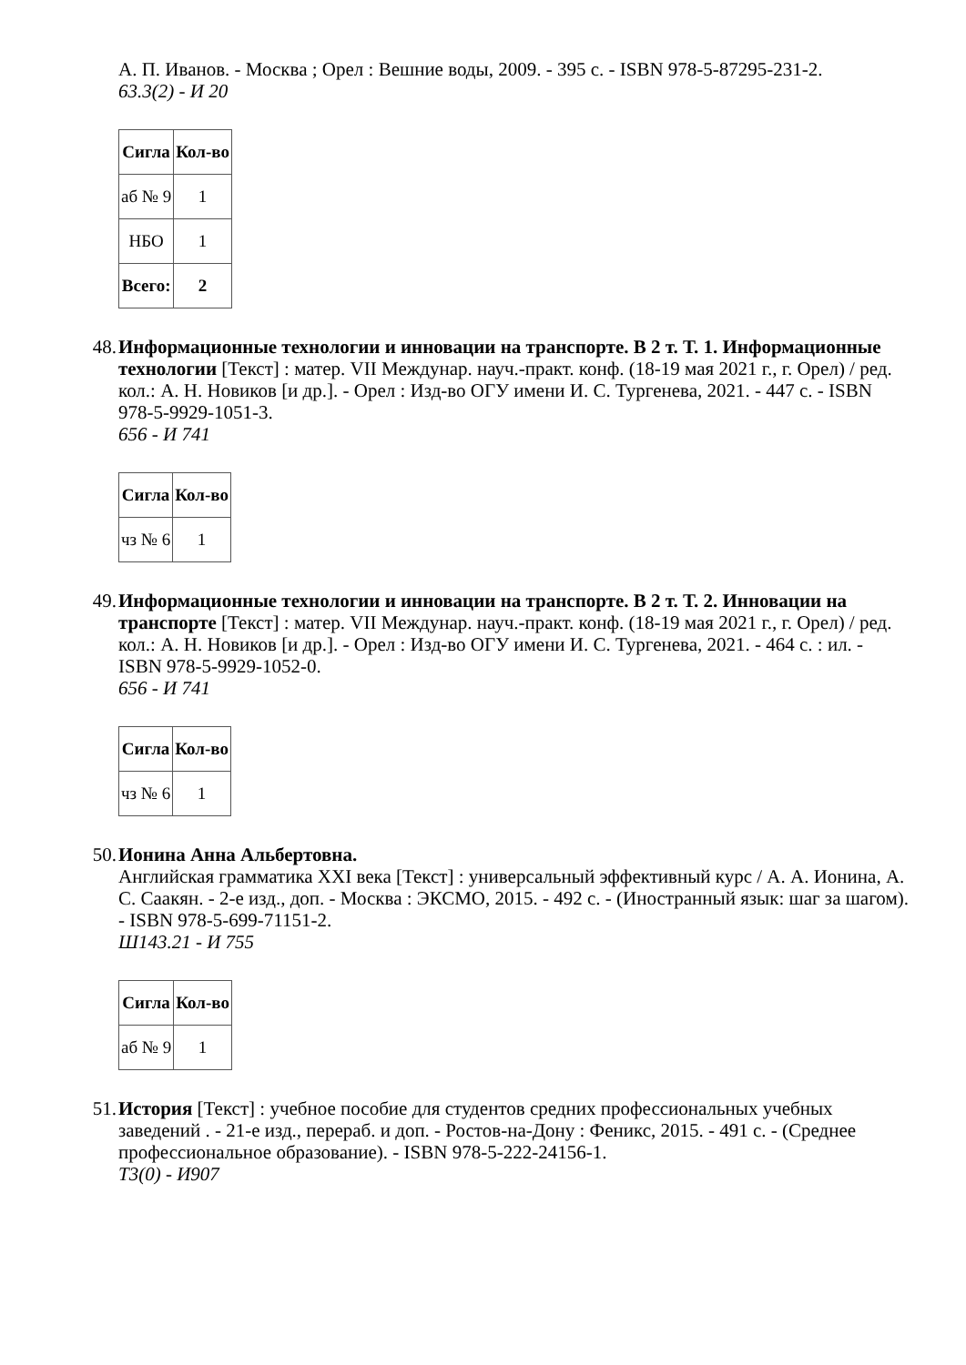А. П. Иванов. - Москва ; Орел : Вешние воды, 2009. - 395 с. - ISBN 978-5-87295-231-2.
63.3(2) - И 20
| Сигла | Кол-во |
| --- | --- |
| аб № 9 | 1 |
| НБО | 1 |
| Всего: | 2 |
48. Информационные технологии и инновации на транспорте. В 2 т. Т. 1. Информационные технологии [Текст] : матер. VII Междунар. науч.-практ. конф. (18-19 мая 2021 г., г. Орел) / ред. кол.: А. Н. Новиков [и др.]. - Орел : Изд-во ОГУ имени И. С. Тургенева, 2021. - 447 с. - ISBN 978-5-9929-1051-3.
656 - И 741
| Сигла | Кол-во |
| --- | --- |
| чз № 6 | 1 |
49. Информационные технологии и инновации на транспорте. В 2 т. Т. 2. Инновации на транспорте [Текст] : матер. VII Междунар. науч.-практ. конф. (18-19 мая 2021 г., г. Орел) / ред. кол.: А. Н. Новиков [и др.]. - Орел : Изд-во ОГУ имени И. С. Тургенева, 2021. - 464 с. : ил. - ISBN 978-5-9929-1052-0.
656 - И 741
| Сигла | Кол-во |
| --- | --- |
| чз № 6 | 1 |
50. Ионина Анна Альбертовна.
Английская грамматика XXI века [Текст] : универсальный эффективный курс / А. А. Ионина, А. С. Саакян. - 2-е изд., доп. - Москва : ЭКСМО, 2015. - 492 с. - (Иностранный язык: шаг за шагом). - ISBN 978-5-699-71151-2.
Ш143.21 - И 755
| Сигла | Кол-во |
| --- | --- |
| аб № 9 | 1 |
51. История [Текст] : учебное пособие для студентов средних профессиональных учебных заведений . - 21-е изд., перераб. и доп. - Ростов-на-Дону : Феникс, 2015. - 491 с. - (Среднее профессиональное образование). - ISBN 978-5-222-24156-1.
Т3(0) - И907